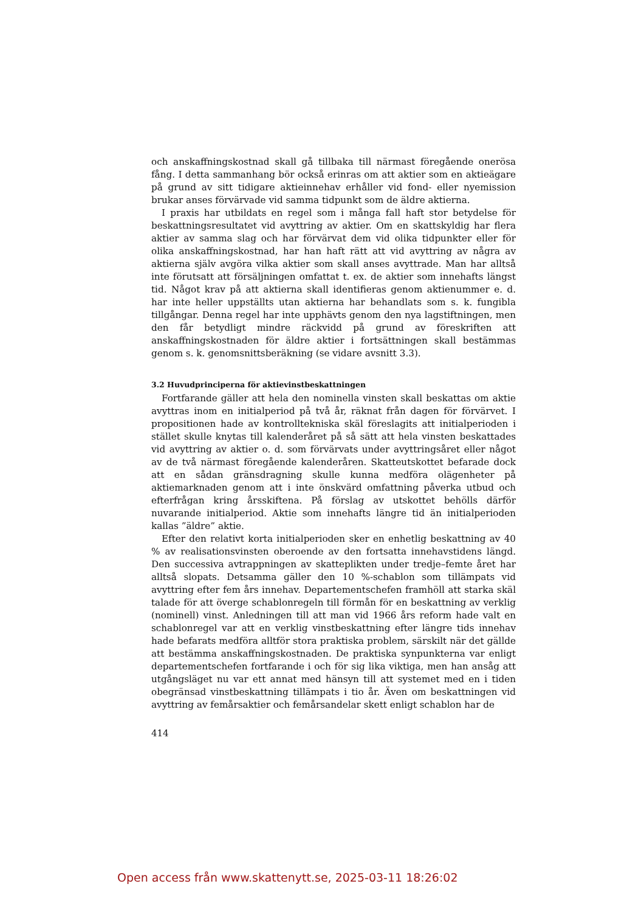och anskaffningskostnad skall gå tillbaka till närmast föregående onerösa fång. I detta sammanhang bör också erinras om att aktier som en aktieägare på grund av sitt tidigare aktieinnehav erhåller vid fond- eller nyemission brukar anses förvärvade vid samma tidpunkt som de äldre aktierna.
I praxis har utbildats en regel som i många fall haft stor betydelse för beskattningsresultatet vid avyttring av aktier. Om en skattskyldig har flera aktier av samma slag och har förvärvat dem vid olika tidpunkter eller för olika anskaffningskostnad, har han haft rätt att vid avyttring av några av aktierna själv avgöra vilka aktier som skall anses avyttrade. Man har alltså inte förutsatt att försäljningen omfattat t. ex. de aktier som innehafts längst tid. Något krav på att aktierna skall identifieras genom aktienummer e. d. har inte heller uppställts utan aktierna har behandlats som s. k. fungibla tillgångar. Denna regel har inte upphävts genom den nya lagstiftningen, men den får betydligt mindre räckvidd på grund av föreskriften att anskaffningskostnaden för äldre aktier i fortsättningen skall bestämmas genom s. k. genomsnittsberäkning (se vidare avsnitt 3.3).
3.2 Huvudprinciperna för aktievinstbeskattningen
Fortfarande gäller att hela den nominella vinsten skall beskattas om aktie avyttras inom en initialperiod på två år, räknat från dagen för förvärvet. I propositionen hade av kontrolltekniska skäl föreslagits att initialperioden i stället skulle knytas till kalenderåret på så sätt att hela vinsten beskattades vid avyttring av aktier o. d. som förvärvats under avyttringsåret eller något av de två närmast föregående kalenderåren. Skatteutskottet befarade dock att en sådan gränsdragning skulle kunna medföra olägenheter på aktiemarknaden genom att i inte önskvärd omfattning påverka utbud och efterfrågan kring årsskiftena. På förslag av utskottet behölls därför nuvarande initialperiod. Aktie som innehafts längre tid än initialperioden kallas ”äldre” aktie.
Efter den relativt korta initialperioden sker en enhetlig beskattning av 40 % av realisationsvinsten oberoende av den fortsatta innehavstidens längd. Den successiva avtrappningen av skatteplikten under tredje–femte året har alltså slopats. Detsamma gäller den 10 %-schablon som tillämpats vid avyttring efter fem års innehav. Departementschefen framhöll att starka skäl talade för att överge schablonregeln till förmån för en beskattning av verklig (nominell) vinst. Anledningen till att man vid 1966 års reform hade valt en schablonregel var att en verklig vinstbeskattning efter längre tids innehav hade befarats medföra alltför stora praktiska problem, särskilt när det gällde att bestämma anskaffningskostnaden. De praktiska synpunkterna var enligt departementschefen fortfarande i och för sig lika viktiga, men han ansåg att utgångsläget nu var ett annat med hänsyn till att systemet med en i tiden obegränsad vinstbeskattning tillämpats i tio år. Även om beskattningen vid avyttring av femårsaktier och femårsandelar skett enligt schablon har de
414
Open access från www.skattenytt.se, 2025-03-11 18:26:02